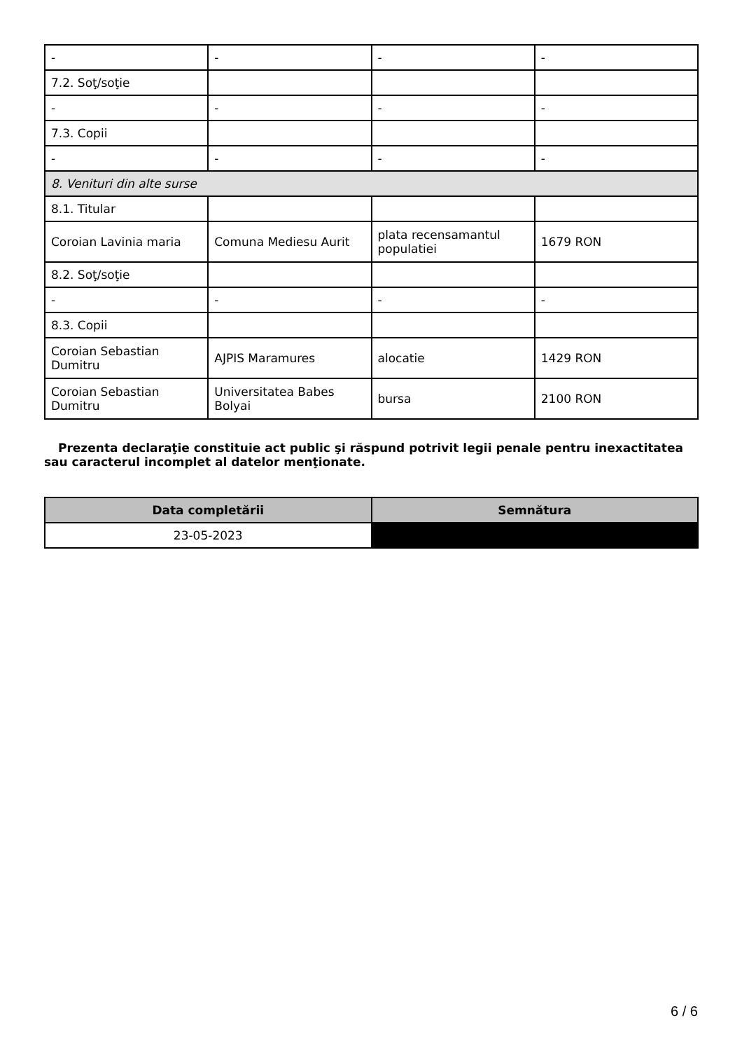| - | - | - | - |
| 7.2. Soţ/soţie | | | |
| - | - | - | - |
| 7.3. Copii | | | |
| - | - | - | - |
| 8. Venituri din alte surse | | | |
| 8.1. Titular | | | |
| Coroian Lavinia maria | Comuna Mediesu Aurit | plata recensamantul populatiei | 1679 RON |
| 8.2. Soţ/soţie | | | |
| - | - | - | - |
| 8.3. Copii | | | |
| Coroian Sebastian Dumitru | AJPIS Maramures | alocatie | 1429 RON |
| Coroian Sebastian Dumitru | Universitatea Babes Bolyai | bursa | 2100 RON |
Prezenta declaraţie constituie act public şi răspund potrivit legii penale pentru inexactitatea sau caracterul incomplet al datelor menţionate.
| Data completării | Semnătura |
| --- | --- |
| 23-05-2023 | |
6 / 6